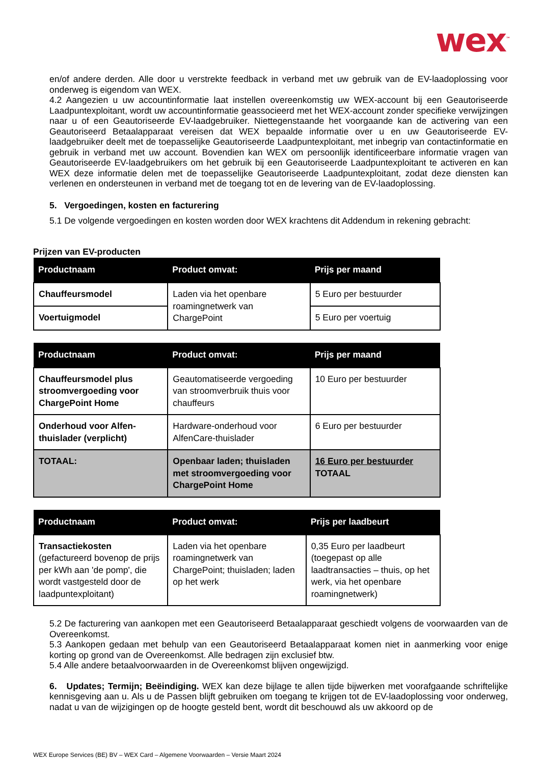wex<sup>™</sup>
en/of andere derden. Alle door u verstrekte feedback in verband met uw gebruik van de EV-laadoplossing voor onderweg is eigendom van WEX.
4.2 Aangezien u uw accountinformatie laat instellen overeenkomstig uw WEX-account bij een Geautoriseerde Laadpuntexploitant, wordt uw accountinformatie geassocieerd met het WEX-account zonder specifieke verwijzingen naar u of een Geautoriseerde EV-laadgebruiker. Niettegenstaande het voorgaande kan de activering van een Geautoriseerd Betaalapparaat vereisen dat WEX bepaalde informatie over u en uw Geautoriseerde EV-laadgebruiker deelt met de toepasselijke Geautoriseerde Laadpuntexploitant, met inbegrip van contactinformatie en gebruik in verband met uw account. Bovendien kan WEX om persoonlijk identificeerbare informatie vragen van Geautoriseerde EV-laadgebruikers om het gebruik bij een Geautoriseerde Laadpuntexploitant te activeren en kan WEX deze informatie delen met de toepasselijke Geautoriseerde Laadpuntexploitant, zodat deze diensten kan verlenen en ondersteunen in verband met de toegang tot en de levering van de EV-laadoplossing.
5. Vergoedingen, kosten en facturering
5.1 De volgende vergoedingen en kosten worden door WEX krachtens dit Addendum in rekening gebracht:
Prijzen van EV-producten
| Productnaam | Product omvat: | Prijs per maand |
| --- | --- | --- |
| Chauffeursmodel | Laden via het openbare roamingnetwerk van ChargePoint | 5 Euro per bestuurder |
| Voertuigmodel | | 5 Euro per voertuig |
| Productnaam | Product omvat: | Prijs per maand |
| --- | --- | --- |
| Chauffeursmodel plus stroomvergoeding voor ChargePoint Home | Geautomatiseerde vergoeding van stroomverbruik thuis voor chauffeurs | 10 Euro per bestuurder |
| Onderhoud voor Alfen-thuislader (verplicht) | Hardware-onderhoud voor AlfenCare-thuislader | 6 Euro per bestuurder |
| TOTAAL: | Openbaar laden; thuisladen met stroomvergoeding voor ChargePoint Home | 16 Euro per bestuurder TOTAAL |
| Productnaam | Product omvat: | Prijs per laadbeurt |
| --- | --- | --- |
| Transactiekosten (gefactureerd bovenop de prijs per kWh aan 'de pomp', die wordt vastgesteld door de laadpuntexploitant) | Laden via het openbare roamingnetwerk van ChargePoint; thuisladen; laden op het werk | 0,35 Euro per laadbeurt (toegepast op alle laadtransacties – thuis, op het werk, via het openbare roamingnetwerk) |
5.2 De facturering van aankopen met een Geautoriseerd Betaalapparaat geschiedt volgens de voorwaarden van de Overeenkomst.
5.3 Aankopen gedaan met behulp van een Geautoriseerd Betaalapparaat komen niet in aanmerking voor enige korting op grond van de Overeenkomst. Alle bedragen zijn exclusief btw.
5.4 Alle andere betaalvoorwaarden in de Overeenkomst blijven ongewijzigd.
6. Updates; Termijn; Beëindiging. WEX kan deze bijlage te allen tijde bijwerken met voorafgaande schriftelijke kennisgeving aan u. Als u de Passen blijft gebruiken om toegang te krijgen tot de EV-laadoplossing voor onderweg, nadat u van de wijzigingen op de hoogte gesteld bent, wordt dit beschouwd als uw akkoord op de
WEX Europe Services (BE) BV – WEX Card – Algemene Voorwaarden – Versie Maart 2024